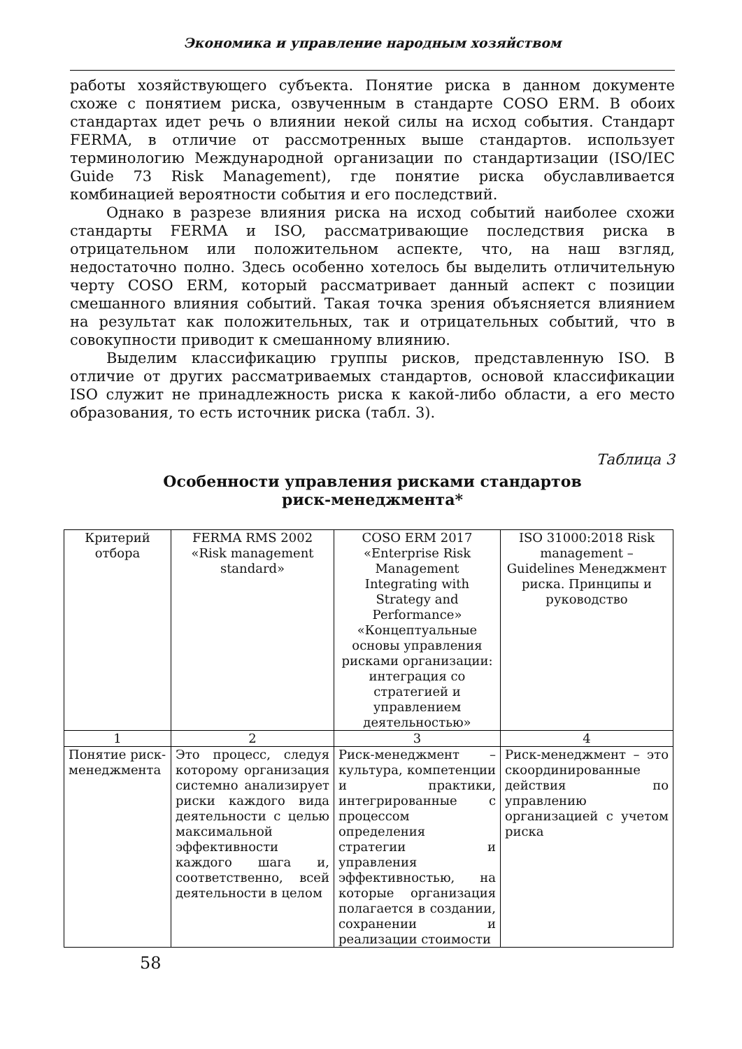Экономика и управление народным хозяйством
работы хозяйствующего субъекта. Понятие риска в данном документе схоже с понятием риска, озвученным в стандарте COSO ERM. В обоих стандартах идет речь о влиянии некой силы на исход события. Стандарт FERMA, в отличие от рассмотренных выше стандартов. использует терминологию Международной организации по стандартизации (ISO/IEC Guide 73 Risk Management), где понятие риска обуславливается комбинацией вероятности события и его последствий.
Однако в разрезе влияния риска на исход событий наиболее схожи стандарты FERMA и ISO, рассматривающие последствия риска в отрицательном или положительном аспекте, что, на наш взгляд, недостаточно полно. Здесь особенно хотелось бы выделить отличительную черту COSO ERM, который рассматривает данный аспект с позиции смешанного влияния событий. Такая точка зрения объясняется влиянием на результат как положительных, так и отрицательных событий, что в совокупности приводит к смешанному влиянию.
Выделим классификацию группы рисков, представленную ISO. В отличие от других рассматриваемых стандартов, основой классификации ISO служит не принадлежность риска к какой-либо области, а его место образования, то есть источник риска (табл. 3).
Таблица 3
Особенности управления рисками стандартов
риск-менеджмента*
| Критерий отбора | FERMA RMS 2002 «Risk management standard» | COSO ERM 2017 «Enterprise Risk Management Integrating with Strategy and Performance» «Концептуальные основы управления рисками организации: интеграция со стратегией и управлением деятельностью» | ISO 31000:2018 Risk management – Guidelines Менеджмент риска. Принципы и руководство |
| --- | --- | --- | --- |
| 1 | 2 | 3 | 4 |
| Понятие риск-менеджмента | Это процесс, следуя которому организация системно анализирует риски каждого вида деятельности с целью максимальной эффективности каждого шага и, соответственно, всей деятельности в целом | Риск-менеджмент – культура, компетенции и практики, интегрированные с процессом определения стратегии и управления эффективностью, на которые организация полагается в создании, сохранении и реализации стоимости | Риск-менеджмент – это скоординированные действия по управлению организацией с учетом риска |
58